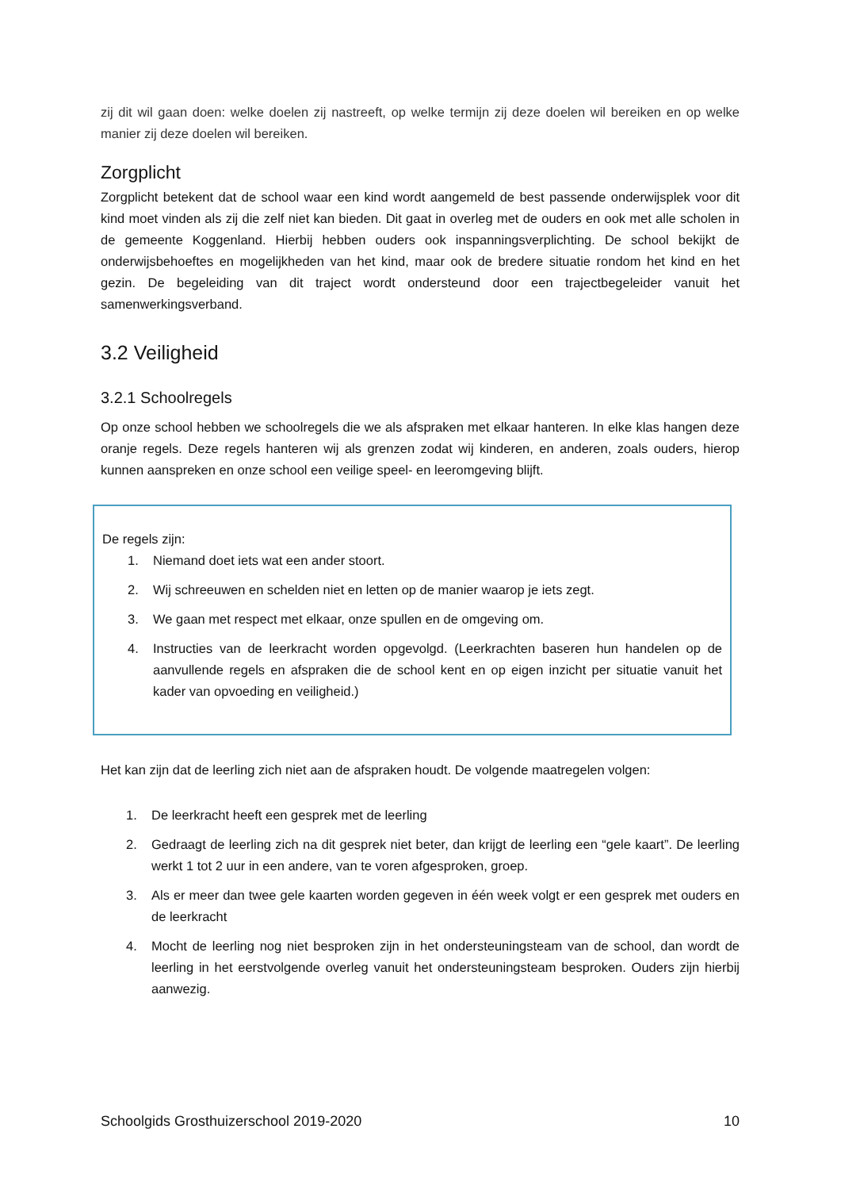zij dit wil gaan doen: welke doelen zij nastreeft, op welke termijn zij deze doelen wil bereiken en op welke manier zij deze doelen wil bereiken.
Zorgplicht
Zorgplicht betekent dat de school waar een kind wordt aangemeld de best passende onderwijsplek voor dit kind moet vinden als zij die zelf niet kan bieden. Dit gaat in overleg met de ouders en ook met alle scholen in de gemeente Koggenland. Hierbij hebben ouders ook inspanningsverplichting. De school bekijkt de onderwijsbehoeftes en mogelijkheden van het kind, maar ook de bredere situatie rondom het kind en het gezin. De begeleiding van dit traject wordt ondersteund door een trajectbegeleider vanuit het samenwerkingsverband.
3.2 Veiligheid
3.2.1 Schoolregels
Op onze school hebben we schoolregels die we als afspraken met elkaar hanteren. In elke klas hangen deze oranje regels. Deze regels hanteren wij als grenzen zodat wij kinderen, en anderen, zoals ouders, hierop kunnen aanspreken en onze school een veilige speel- en leeromgeving blijft.
De regels zijn:
1. Niemand doet iets wat een ander stoort.
2. Wij schreeuwen en schelden niet en letten op de manier waarop je iets zegt.
3. We gaan met respect met elkaar, onze spullen en de omgeving om.
4. Instructies van de leerkracht worden opgevolgd. (Leerkrachten baseren hun handelen op de aanvullende regels en afspraken die de school kent en op eigen inzicht per situatie vanuit het kader van opvoeding en veiligheid.)
Het kan zijn dat de leerling zich niet aan de afspraken houdt. De volgende maatregelen volgen:
1. De leerkracht heeft een gesprek met de leerling
2. Gedraagt de leerling zich na dit gesprek niet beter, dan krijgt de leerling een “gele kaart”. De leerling werkt 1 tot 2 uur in een andere, van te voren afgesproken, groep.
3. Als er meer dan twee gele kaarten worden gegeven in één week volgt er een gesprek met ouders en de leerkracht
4. Mocht de leerling nog niet besproken zijn in het ondersteuningsteam van de school, dan wordt de leerling in het eerstvolgende overleg vanuit het ondersteuningsteam besproken. Ouders zijn hierbij aanwezig.
Schoolgids Grosthuizerschool 2019-2020 10